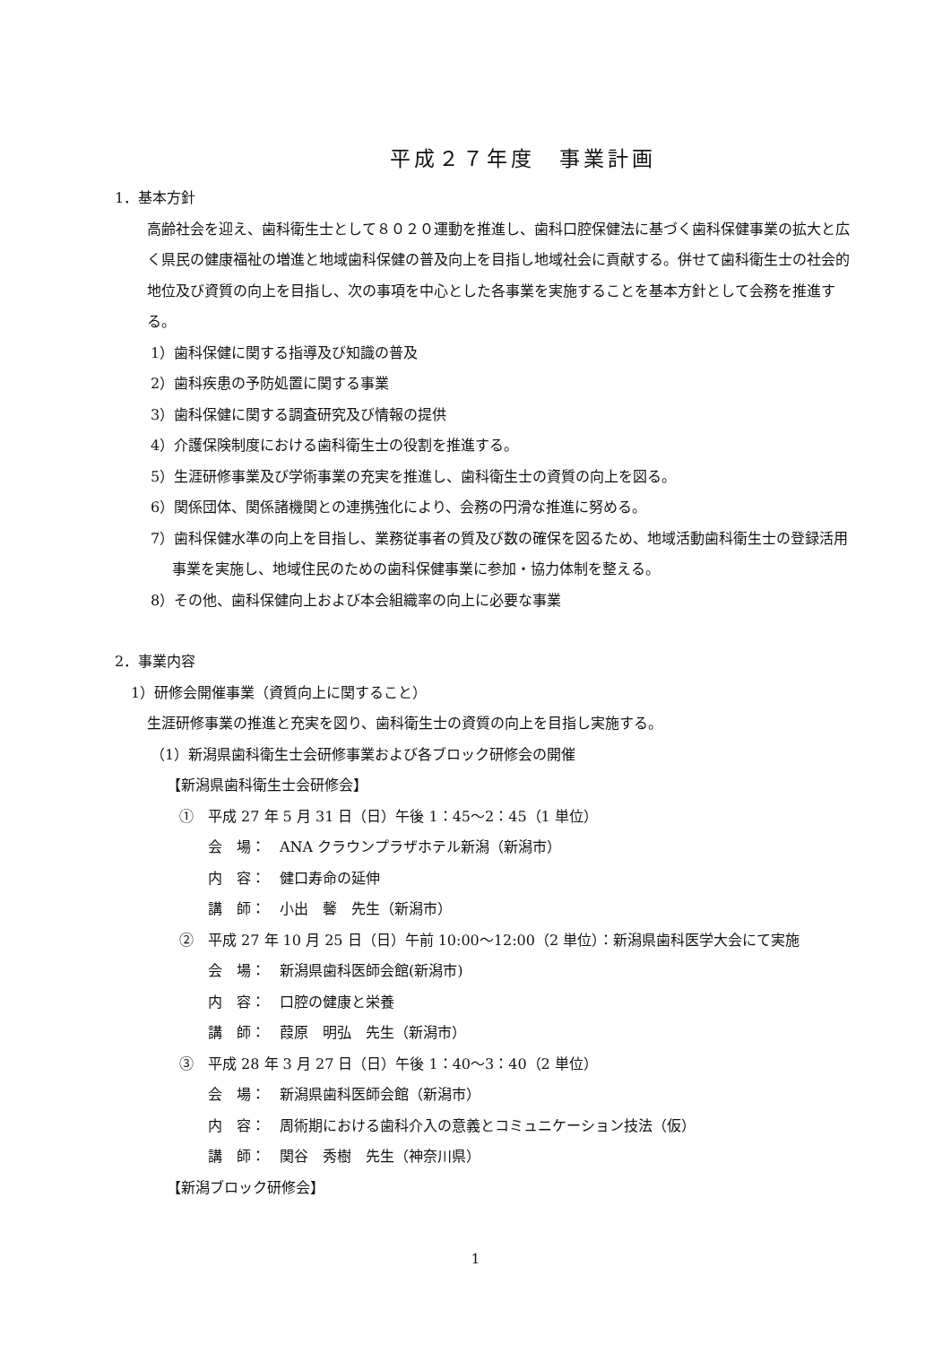平成２７年度　事業計画
1．基本方針
高齢社会を迎え、歯科衛生士として８０２０運動を推進し、歯科口腔保健法に基づく歯科保健事業の拡大と広く県民の健康福祉の増進と地域歯科保健の普及向上を目指し地域社会に貢献する。併せて歯科衛生士の社会的地位及び資質の向上を目指し、次の事項を中心とした各事業を実施することを基本方針として会務を推進する。
1）歯科保健に関する指導及び知識の普及
2）歯科疾患の予防処置に関する事業
3）歯科保健に関する調査研究及び情報の提供
4）介護保険制度における歯科衛生士の役割を推進する。
5）生涯研修事業及び学術事業の充実を推進し、歯科衛生士の資質の向上を図る。
6）関係団体、関係諸機関との連携強化により、会務の円滑な推進に努める。
7）歯科保健水準の向上を目指し、業務従事者の質及び数の確保を図るため、地域活動歯科衛生士の登録活用事業を実施し、地域住民のための歯科保健事業に参加・協力体制を整える。
8）その他、歯科保健向上および本会組織率の向上に必要な事業
2．事業内容
1）研修会開催事業（資質向上に関すること）
生涯研修事業の推進と充実を図り、歯科衛生士の資質の向上を目指し実施する。
（1）新潟県歯科衛生士会研修事業および各ブロック研修会の開催
【新潟県歯科衛生士会研修会】
①　平成 27 年 5 月 31 日（日）午後 1：45～2：45（1 単位）
会　場：　ANA クラウンプラザホテル新潟（新潟市）
内　容：　健口寿命の延伸
講　師：　小出　馨　先生（新潟市）
②　平成 27 年 10 月 25 日（日）午前 10:00～12:00（2 単位）：新潟県歯科医学大会にて実施
会　場：　新潟県歯科医師会館(新潟市)
内　容：　口腔の健康と栄養
講　師：　葭原　明弘　先生（新潟市）
③　平成 28 年 3 月 27 日（日）午後 1：40～3：40（2 単位）
会　場：　新潟県歯科医師会館（新潟市）
内　容：　周術期における歯科介入の意義とコミュニケーション技法（仮）
講　師：　関谷　秀樹　先生（神奈川県）
【新潟ブロック研修会】
1